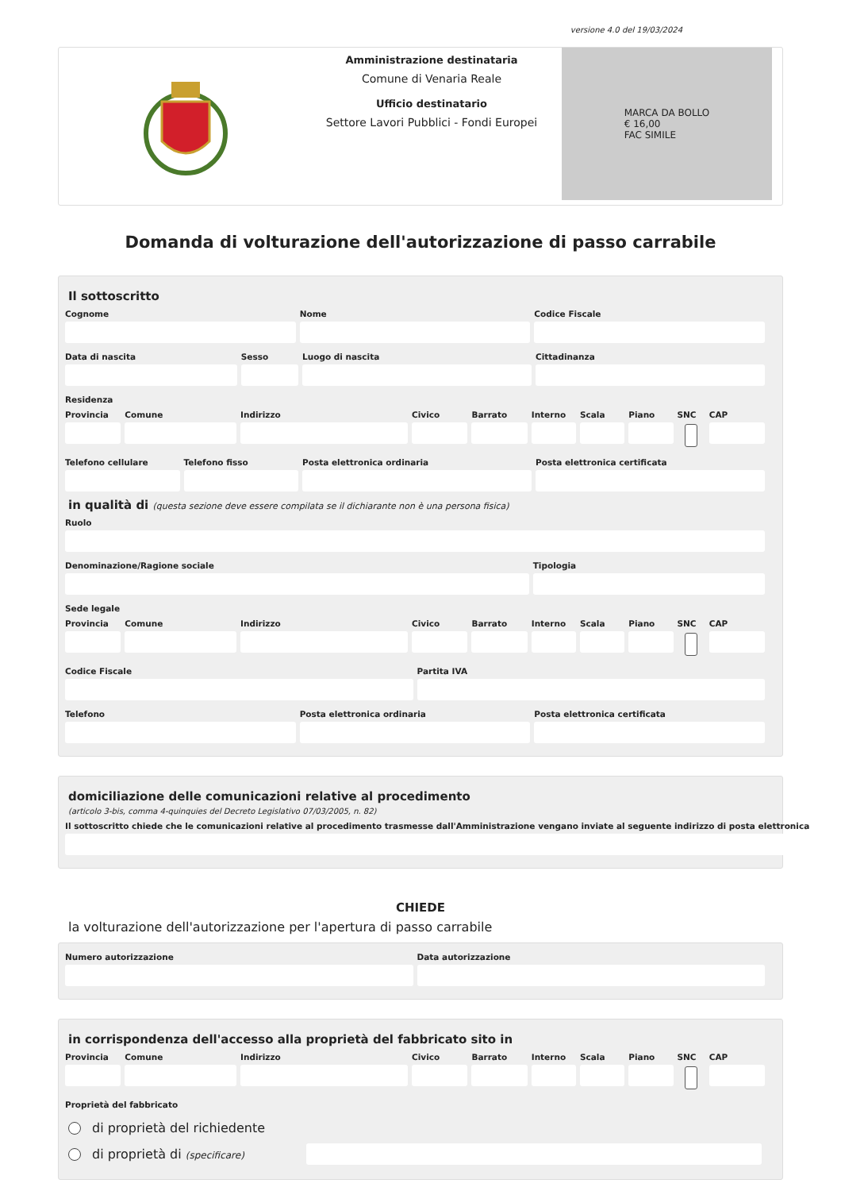versione 4.0 del 19/03/2024
Amministrazione destinataria
Comune di Venaria Reale
Ufficio destinatario
Settore Lavori Pubblici - Fondi Europei
MARCA DA BOLLO
€ 16,00
FAC SIMILE
Domanda di volturazione dell'autorizzazione di passo carrabile
Il sottoscritto
Cognome Nome Codice Fiscale
Data di nascita Sesso Luogo di nascita Cittadinanza
Residenza
Provincia Comune Indirizzo Civico Barrato Interno Scala Piano SNC CAP
Telefono cellulare Telefono fisso Posta elettronica ordinaria Posta elettronica certificata
in qualità di (questa sezione deve essere compilata se il dichiarante non è una persona fisica)
Ruolo
Denominazione/Ragione sociale Tipologia
Sede legale
Provincia Comune Indirizzo Civico Barrato Interno Scala Piano SNC CAP
Codice Fiscale Partita IVA
Telefono Posta elettronica ordinaria Posta elettronica certificata
domiciliazione delle comunicazioni relative al procedimento
(articolo 3-bis, comma 4-quinquies del Decreto Legislativo 07/03/2005, n. 82)
Il sottoscritto chiede che le comunicazioni relative al procedimento trasmesse dall'Amministrazione vengano inviate al seguente indirizzo di posta elettronica
CHIEDE
la volturazione dell'autorizzazione per l'apertura di passo carrabile
Numero autorizzazione Data autorizzazione
in corrispondenza dell'accesso alla proprietà del fabbricato sito in
Provincia Comune Indirizzo Civico Barrato Interno Scala Piano SNC CAP
Proprietà del fabbricato
di proprietà del richiedente
di proprietà di (specificare)